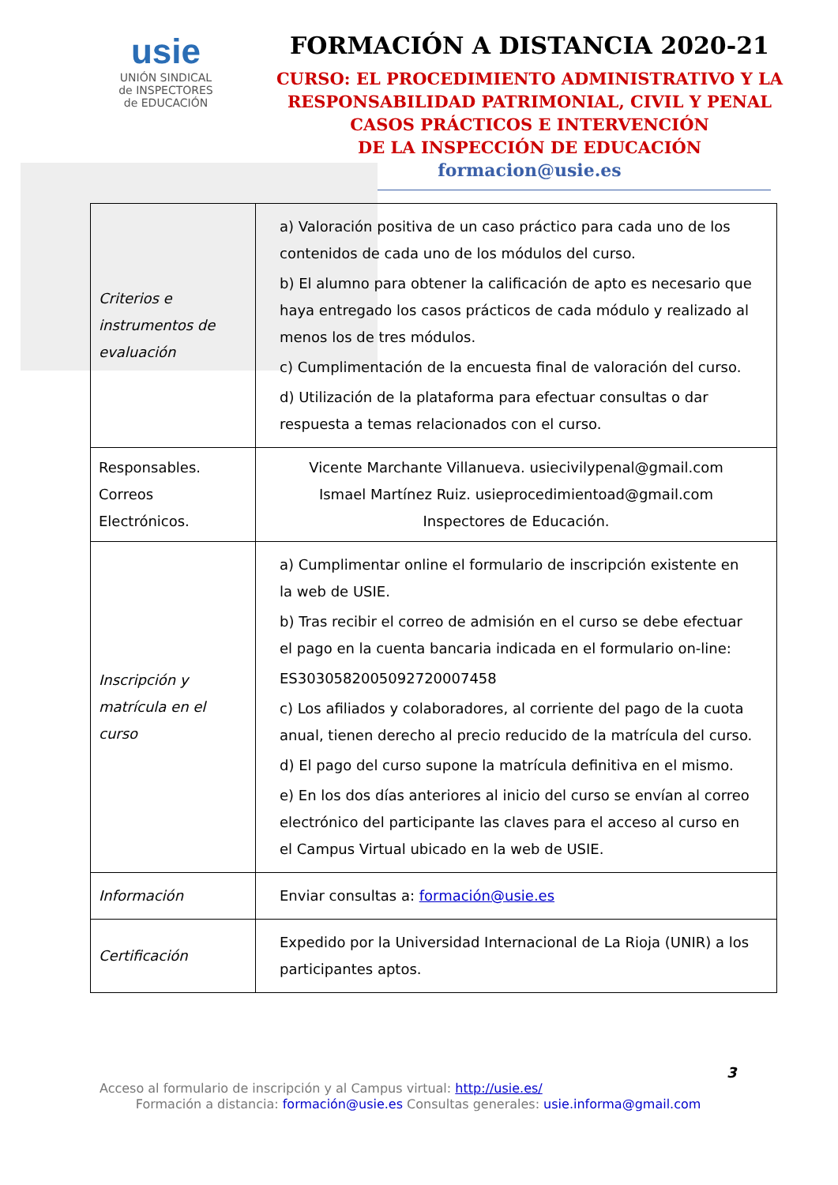usie
UNIÓN SINDICAL
de INSPECTORES
de EDUCACIÓN
FORMACIÓN A DISTANCIA 2020-21
CURSO: EL PROCEDIMIENTO ADMINISTRATIVO Y LA
RESPONSABILIDAD PATRIMONIAL, CIVIL Y PENAL
CASOS PRÁCTICOS E INTERVENCIÓN
DE LA INSPECCIÓN DE EDUCACIÓN
formacion@usie.es
| Criterios e instrumentos de evaluación | a) Valoración positiva de un caso práctico para cada uno de los contenidos de cada uno de los módulos del curso. b) El alumno para obtener la calificación de apto es necesario que haya entregado los casos prácticos de cada módulo y realizado al menos los de tres módulos. c) Cumplimentación de la encuesta final de valoración del curso. d) Utilización de la plataforma para efectuar consultas o dar respuesta a temas relacionados con el curso. |
| Responsables. Correos Electrónicos. | Vicente Marchante Villanueva. usiecivilypenal@gmail.com Ismael Martínez Ruiz. usieprocedimientoad@gmail.com Inspectores de Educación. |
| Inscripción y matrícula en el curso | a) Cumplimentar online el formulario de inscripción existente en la web de USIE. b) Tras recibir el correo de admisión en el curso se debe efectuar el pago en la cuenta bancaria indicada en el formulario on-line: ES3030582005092720007458 c) Los afiliados y colaboradores, al corriente del pago de la cuota anual, tienen derecho al precio reducido de la matrícula del curso. d) El pago del curso supone la matrícula definitiva en el mismo. e) En los dos días anteriores al inicio del curso se envían al correo electrónico del participante las claves para el acceso al curso en el Campus Virtual ubicado en la web de USIE. |
| Información | Enviar consultas a: formación@usie.es |
| Certificación | Expedido por la Universidad Internacional de La Rioja (UNIR) a los participantes aptos. |
3
Acceso al formulario de inscripción y al Campus virtual: http://usie.es/
Formación a distancia: formación@usie.es Consultas generales: usie.informa@gmail.com